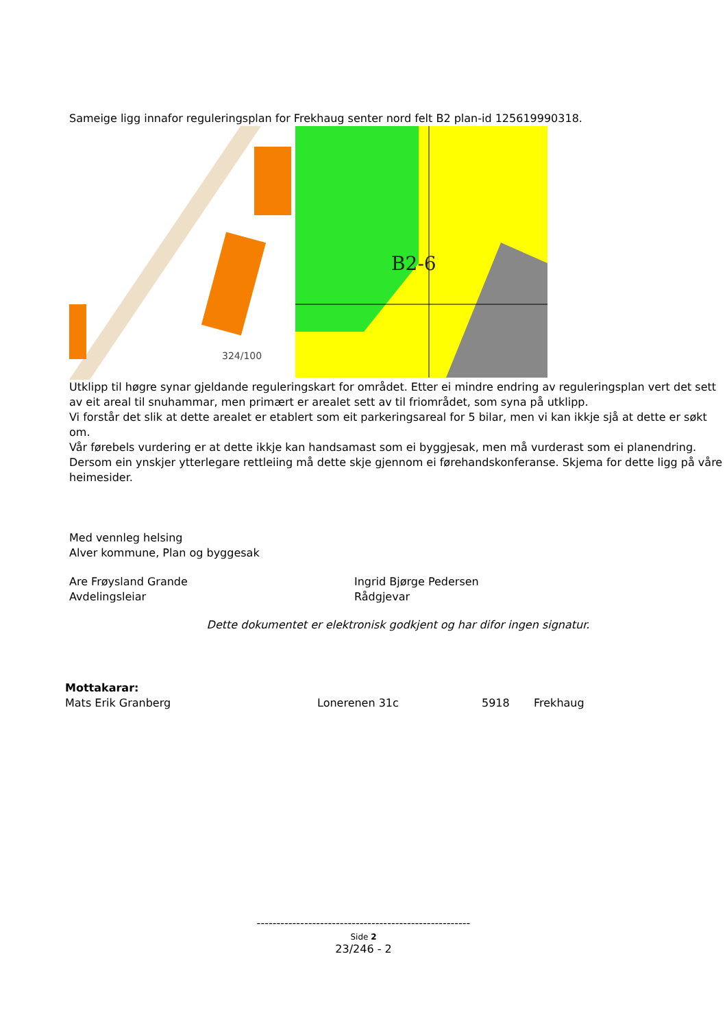Sameige ligg innafor reguleringsplan for Frekhaug senter nord felt B2 plan-id 125619990318.
324/100
B2-6
Utklipp til høgre synar gjeldande reguleringskart for området. Etter ei mindre endring av reguleringsplan vert det sett av eit areal til snuhammar, men primært er arealet sett av til friområdet, som syna på utklipp.
Vi forstår det slik at dette arealet er etablert som eit parkeringsareal for 5 bilar, men vi kan ikkje sjå at dette er søkt om.
Vår førebels vurdering er at dette ikkje kan handsamast som ei byggjesak, men må vurderast som ei planendring. Dersom ein ynskjer ytterlegare rettleiing må dette skje gjennom ei førehandskonferanse. Skjema for dette ligg på våre heimesider.
Med vennleg helsing
Alver kommune, Plan og byggesak
Are Frøysland Grande
Avdelingsleiar
Ingrid Bjørge Pedersen
Rådgjevar
Dette dokumentet er elektronisk godkjent og har difor ingen signatur.
Mottakarar:
Mats Erik Granberg Lonerenen 31c 5918 Frekhaug
------------------------------------------------------
Side 2
23/246 - 2